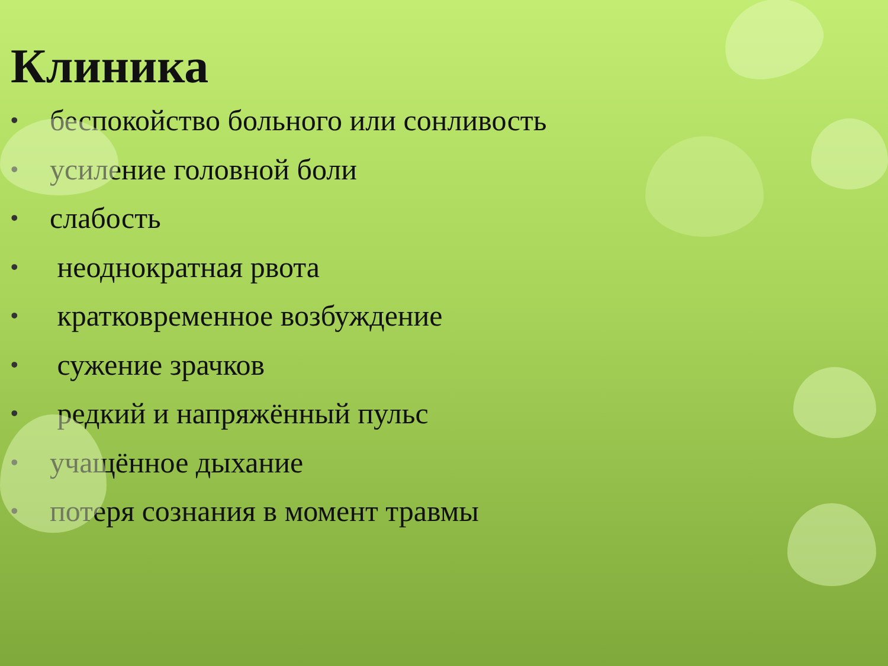Клиника
• беспокойство больного или сонливость
• усиление головной боли
• слабость
• неоднократная рвота
• кратковременное возбуждение
• сужение зрачков
• редкий и напряжённый пульс
• учащённое дыхание
• потеря сознания в момент травмы